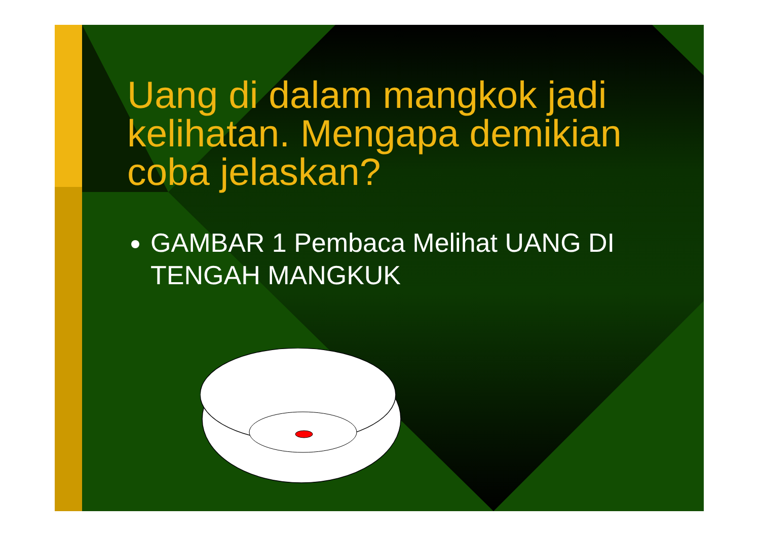Uang di dalam mangkok jadi kelihatan. Mengapa demikian coba jelaskan?
GAMBAR 1 Pembaca Melihat UANG DI TENGAH MANGKUK